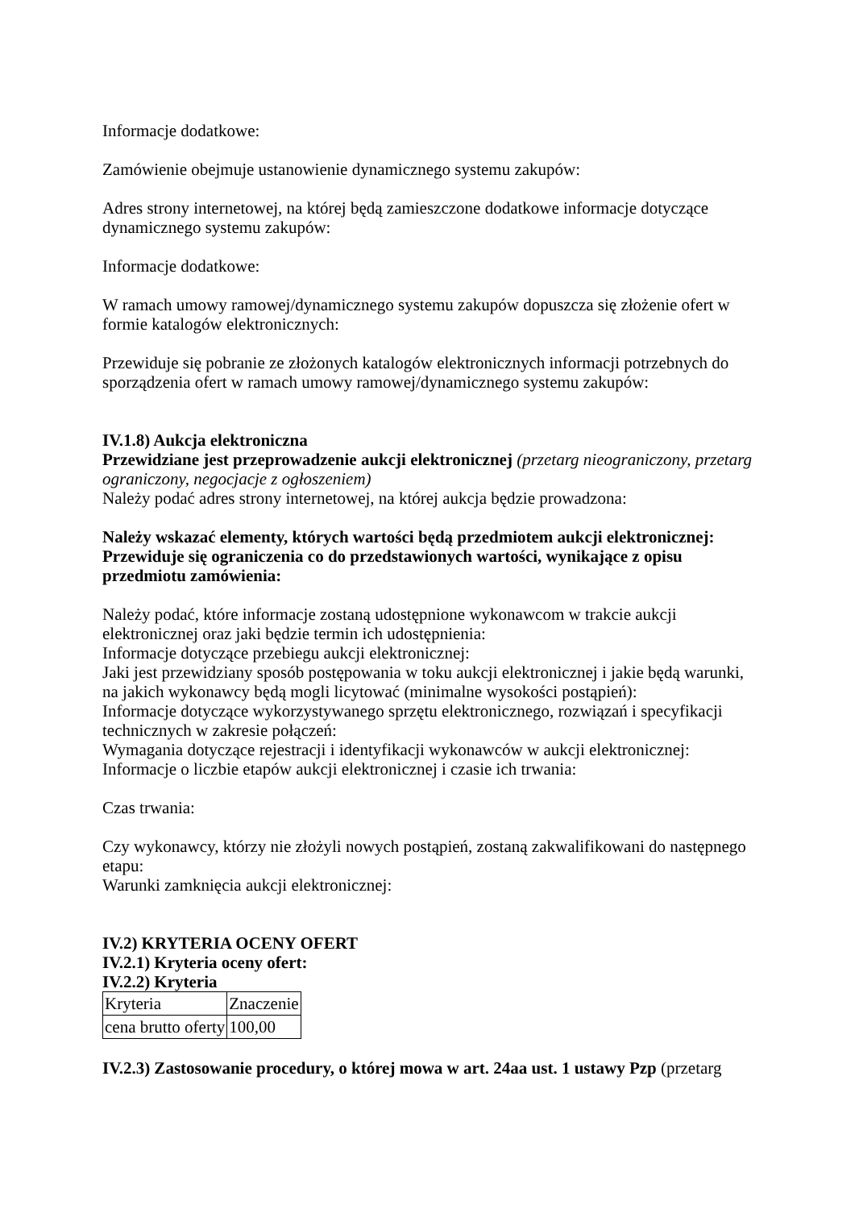Informacje dodatkowe:
Zamówienie obejmuje ustanowienie dynamicznego systemu zakupów:
Adres strony internetowej, na której będą zamieszczone dodatkowe informacje dotyczące dynamicznego systemu zakupów:
Informacje dodatkowe:
W ramach umowy ramowej/dynamicznego systemu zakupów dopuszcza się złożenie ofert w formie katalogów elektronicznych:
Przewiduje się pobranie ze złożonych katalogów elektronicznych informacji potrzebnych do sporządzenia ofert w ramach umowy ramowej/dynamicznego systemu zakupów:
IV.1.8) Aukcja elektroniczna
Przewidziane jest przeprowadzenie aukcji elektronicznej (przetarg nieograniczony, przetarg ograniczony, negocjacje z ogłoszeniem)
Należy podać adres strony internetowej, na której aukcja będzie prowadzona:
Należy wskazać elementy, których wartości będą przedmiotem aukcji elektronicznej:
Przewiduje się ograniczenia co do przedstawionych wartości, wynikające z opisu przedmiotu zamówienia:
Należy podać, które informacje zostaną udostępnione wykonawcom w trakcie aukcji elektronicznej oraz jaki będzie termin ich udostępnienia:
Informacje dotyczące przebiegu aukcji elektronicznej:
Jaki jest przewidziany sposób postępowania w toku aukcji elektronicznej i jakie będą warunki, na jakich wykonawcy będą mogli licytować (minimalne wysokości postąpień):
Informacje dotyczące wykorzystywanego sprzętu elektronicznego, rozwiązań i specyfikacji technicznych w zakresie połączeń:
Wymagania dotyczące rejestracji i identyfikacji wykonawców w aukcji elektronicznej:
Informacje o liczbie etapów aukcji elektronicznej i czasie ich trwania:
Czas trwania:
Czy wykonawcy, którzy nie złożyli nowych postąpień, zostaną zakwalifikowani do następnego etapu:
Warunki zamknięcia aukcji elektronicznej:
IV.2) KRYTERIA OCENY OFERT
IV.2.1) Kryteria oceny ofert:
IV.2.2) Kryteria
| Kryteria | Znaczenie |
| cena brutto oferty | 100,00 |
IV.2.3) Zastosowanie procedury, o której mowa w art. 24aa ust. 1 ustawy Pzp (przetarg